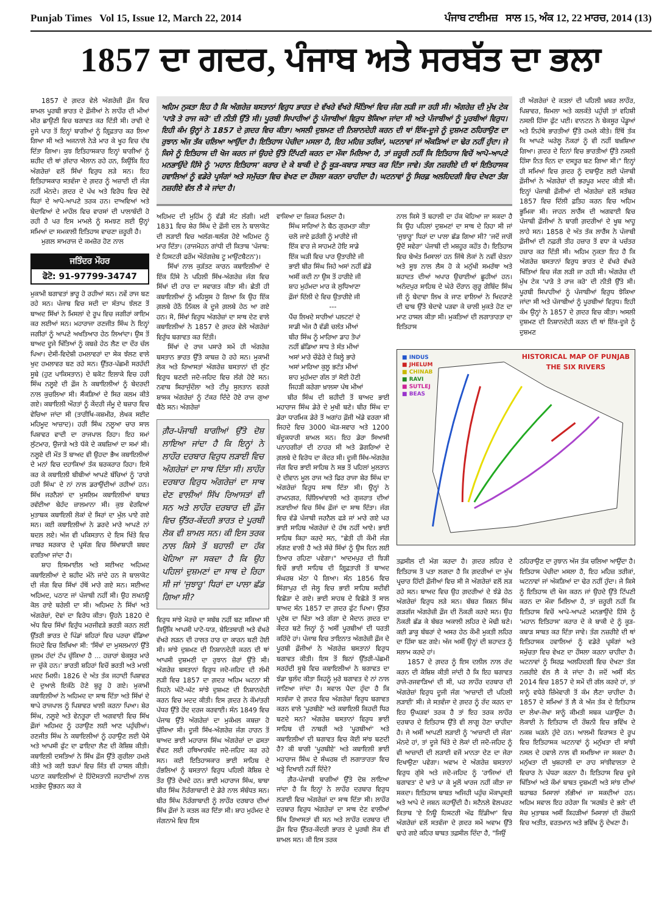Punjab Times Vol 15, Issue 12, March 22, 2014 ਪੰਜਾਬ ਟਾਈਮਜ਼ ਸਾਲ 15, ਅੰਕ 12, 22 ਮਾਰਚ, 2014 (13)
1857 ਦਾ ਗਦਰ, ਪੰਜਾਬ ਅਤੇ ਸਰਬੱਤ ਦਾ ਭਲਾ
1857 ਦੇ ਗ਼ਦਰ ਵੇਲੇ ਅੰਗਰੇਜ਼ੀ ਫ਼ੌਜ ਵਿਚ ਸ਼ਾਮਲ ਪੂਰਬੀ ਭਾਰਤ ਦੇ ਫ਼ੌਜੀਆਂ ਨੇ ਲਾਹੌਰ ਦੀ ਮੀਆਂ ਮੀਰ ਛਾਉਣੀ ਵਿਚ ਬਗਾਵਤ ਕਰ ਦਿੱਤੀ ਸੀ। ਰਾਵੀ ਦੇ ਦੂਜੇ ਪਾਰ ਤੋਂ ਇਨ੍ਹਾਂ ਬਾਗੀਆਂ ਨੂੰ ਗ੍ਰਿਫ਼ਤਾਰ ਕਰ ਲਿਆ ਗਿਆ ਸੀ ਅਤੇ ਅਜਨਾਲੇ ਨੇੜੇ ਮਾਰ ਕੇ ਖੂਹ ਵਿਚ ਦੱਬ ਦਿੱਤਾ ਗਿਆ। ਕੁਝ ਇਤਿਹਾਸਕਾਰ ਇਨ੍ਹਾਂ ਬਾਗੀਆਂ ਨੂੰ ਸ਼ਹੀਦ ਦੀ ਥਾਂ ਗ਼ੱਦਾਰ ਐਲਾਨ ਰਹੇ ਹਨ, ਕਿਉਂਕਿ ਇਹ ਅੰਗਰੇਜ਼ਾਂ ਵਲੋਂ ਸਿੱਖਾਂ ਵਿਰੁਧ ਲੜੇ ਸਨ। ਇਹ ਇਤਿਹਾਸਕਾਰ ਸਤਵੰਜਾ ਦੇ ਗ਼ਦਰ ਨੂੰ ਅਜ਼ਾਦੀ ਦੀ ਜੰਗ ਨਹੀਂ ਮੰਨਦੇ। ਗ਼ਦਰ ਦੇ ਪੱਖ ਅਤੇ ਵਿਰੋਧ ਵਿਚ ਦੋਵੇਂ ਧਿਰਾਂ ਦੇ ਆਪੋ-ਆਪਣੇ ਤਰਕ ਹਨ। ਦਾਅਵਿਆਂ ਅਤੇ ਬੇਦਾਵਿਆਂ ਦੇ ਮਾਹੌਲ ਵਿਚ ਵਾਰਸਾਂ ਦੀ ਪਾਲਾਬੰਦੀ ਹੋ ਰਹੀ ਹੈ ਪਰ ਇਸ ਮਾਮਲੇ ਨੂੰ ਸਮਝਣ ਲਈ ਉਨ੍ਹਾਂ ਸਮਿਆਂ ਦਾ ਸਮਕਾਲੀ ਇਤਿਹਾਸ ਵਾਚਣਾ ਜ਼ਰੂਰੀ ਹੈ।
ਮੁਗਲ ਸਾਮਰਾਜ ਦੇ ਕਮਜ਼ੋਰ ਹੋਣ ਨਾਲ
ਜਤਿੰਦਰ ਮੌਹਰ
ਫੋਟੋ: 91-97799-34747
ਮੁਕਾਮੀ ਬਗਾਵਤਾਂ ਭਾਰੂ ਹੋ ਰਹੀਆਂ ਸਨ। ਨਵੇਂ ਰਾਜ ਬਣ ਰਹੇ ਸਨ। ਪੰਜਾਬ ਵਿਚ ਸਦੀ ਦਾ ਸੰਤਾਪ ਝੱਲਣ ਤੋਂ ਬਾਅਦ ਸਿੱਖਾਂ ਨੇ ਮਿਸਲਾਂ ਦੇ ਰੂਪ ਵਿਚ ਜਗੀਰਾਂ ਕਾਇਮ ਕਰ ਲਈਆਂ ਸਨ। ਮਹਾਰਾਜਾ ਰਣਜੀਤ ਸਿੰਘ ਨੇ ਇਨ੍ਹਾਂ ਜਗੀਰਾਂ ਨੂੰ ਆਪਣੇ ਅਖਤਿਆਰ ਹੇਠ ਲਿਆਂਦਾ। ਉਸ ਤੋਂ ਬਾਅਦ ਦੂਜੇ ਖਿੱਤਿਆਂ ਨੂੰ ਕਬਜ਼ੇ ਹੇਠ ਲੈਣ ਦਾ ਦੌਰ ਚੱਲ ਪਿਆ। ਦੇਸੀ-ਵਿਦੇਸ਼ੀ ਹਮਲਾਵਰਾਂ ਦਾ ਸੇਕ ਝੱਲਣ ਵਾਲੇ ਖੁਦ ਹਮਲਾਵਰ ਬਣ ਰਹੇ ਸਨ। ਉੱਤਰ-ਪੱਛਮੀ ਸਰਹੱਦੀ ਸੂਬੇ (ਹੁਣ ਪਾਕਿਸਤਾਨ) ਦੇ ਬਕੋਟ ਇਲਾਕੇ ਵਿਚ ਹਰੀ ਸਿੰਘ ਨਲੂਏ ਦੀ ਫ਼ੌਜ ਨੇ ਕਬਾਇਲੀਆਂ ਨੂੰ ਬੇਦਰਦੀ ਨਾਲ ਕੁਚਲਿਆ ਸੀ। ਸੈਂਕੜਿਆਂ ਦੇ ਸਿਰ ਕਲਮ ਕੀਤੇ ਗਏ। ਕਬਾਇਲੀ ਔਰਤਾਂ ਨੂੰ ਕੇਂਦਰੀ ਜੰਮੂ ਦੇ ਬਜ਼ਾਰ ਵਿਚ ਵੇਚਿਆ ਜਾਂਦਾ ਸੀ (ਤਾਰੀਖਿ-ਕਸ਼ਮੀਰ, ਲੇਖਕ ਸਈਦ ਮਹਿਮੂਦ ਆਜ਼ਾਦ)। ਹਰੀ ਸਿੰਘ ਨਲੂਆ ਚਾਰ ਸਾਲ ਪਿਸ਼ਾਵਰ ਵਾਦੀ ਦਾ ਰਾਜਪਾਲ ਰਿਹਾ। ਇਹ ਸਮਾਂ ਲੁੱਟਮਾਰ, ਉਜਾੜੇ ਅਤੇ ਧੱਕੇ ਦੇ ਕਬਜ਼ਿਆਂ ਦਾ ਸਮਾਂ ਸੀ। ਨਲੂਏ ਦੀ ਮੌਤ ਤੋਂ ਬਾਅਦ ਵੀ ਉਹਦਾ ਭੈਅ ਕਬਾਇਲੀਆਂ ਦੇ ਮਨਾਂ ਵਿਚ ਦਹਾਕਿਆਂ ਤੱਕ ਬਰਕਰਾਰ ਰਿਹਾ। ਇਸੇ ਕਰ ਕੇ ਕਬਾਇਲੀ ਬੀਬੀਆਂ ਆਪਣੇ ਬੱਚਿਆਂ ਨੂੰ 'ਰਾਗੇ ਹਰੀ ਸਿੰਘ' ਦੇ ਨਾਂ ਨਾਲ ਡਰਾਉਂਦੀਆਂ ਰਹੀਆਂ ਹਨ। ਸਿੱਖ ਜਰਨੈਲਾਂ ਦਾ ਮੁਸਲਿਮ ਕਬਾਇਲੀਆਂ ਬਾਬਤ ਰਵੱਈਆ ਬੇਹੱਦ ਜ਼ਾਲਮਾਨਾ ਸੀ। ਕੁਝ ਵੇਰਵਿਆਂ ਮੁਤਾਬਕ ਕਬਾਇਲੀ ਲੋਕਾਂ ਦੇ ਸਿਰਾਂ ਦਾ ਮੁੱਲ ਪਾਏ ਗਏ ਸਨ। ਕਈ ਕਬਾਇਲੀਆਂ ਨੇ ਡਰਦੇ ਮਾਰੇ ਆਪਣੇ ਨਾਂ ਬਦਲ ਲਏ। ਅੱਜ ਵੀ ਪਕਿਸਤਾਨ ਦੇ ਇਸ ਖਿੱਤੇ ਵਿਚ ਜਾਬਰ ਸਰਕਾਰ ਦੇ ਪ੍ਰਸੰਗ ਵਿਚ ਸਿੱਖਾਸ਼ਾਹੀ ਸ਼ਬਦ ਵਰਤਿਆ ਜਾਂਦਾ ਹੈ।
ਸ਼ਾਹ ਇਸਮਾਈਲ ਅਤੇ ਸਈਅਦ ਅਹਿਮਦ ਕਬਾਇਲੀਆਂ ਦੇ ਸ਼ਹੀਦ ਮੰਨੇ ਜਾਂਦੇ ਹਨ ਜੋ ਬਾਲਾਕੋਟ ਦੀ ਜੰਗ ਵਿਚ ਸਿੱਖਾਂ ਹੱਥੋਂ ਮਾਰੇ ਗਏ ਸਨ। ਸਈਅਦ ਅਹਿਮਦ, ਪਠਾਣ ਜਾਂ ਪੰਜਾਬੀ ਨਹੀਂ ਸੀ। ਉਹ ਲਖਨਊ ਕੋਲ ਰਾਏ ਬਰੇਲੀ ਦਾ ਸੀ। ਅਹਿਮਦ ਨੇ ਸਿੱਖਾਂ ਅਤੇ ਅੰਗਰੇਜ਼ਾਂ, ਦੋਵਾਂ ਦਾ ਵਿਰੋਧ ਕੀਤਾ। ਉਹਨੇ 1820 ਦੇ ਅੱਧ ਵਿਚ ਸਿੱਖਾਂ ਵਿਰੁੱਧ ਮਰਜੀਵੜੇ ਭਰਤੀ ਕਰਨ ਲਈ ਉੱਤਰੀ ਭਾਰਤ ਦੇ ਪਿੰਡਾਂ ਸ਼ਹਿਰਾਂ ਵਿਚ ਪਰਚਾ ਵੰਡਿਆ ਜਿਹਦੇ ਵਿਚ ਲਿਖਿਆ ਸੀ: 'ਸਿੱਖਾਂ ਦਾ ਮੁਸਲਮਾਨਾਂ ਉੱਤੇ ਜ਼ੁਲਮ ਹੱਦਾਂ ਟੱਪ ਚੁੱਕਿਆ ਹੈ ... ਹਜ਼ਾਰਾਂ ਬੇਕਸੂਰ ਮਾਰੇ ਜਾ ਚੁੱਕੇ ਹਨ।' ਭਾਰਤੀ ਸ਼ਹਿਰਾਂ ਵਿਚੋਂ ਭਰਤੀ ਅਤੇ ਮਾਲੀ ਮਦਦ ਮਿਲੀ। 1826 ਦੇ ਅੰਤ ਤੱਕ ਜਹਾਦੀ ਪਿਸ਼ਾਵਰ ਦੇ ਦੁਆਲੇ ਇਕੱਠੇ ਹੋਣੇ ਸ਼ੁਰੂ ਹੋ ਗਏ। ਮੁਕਾਮੀ ਕਬਾਇਲੀਆਂ ਨੇ ਅਹਿਮਦ ਦਾ ਸਾਥ ਦਿੱਤਾ ਅਤੇ ਸਿੱਖਾਂ ਦੇ ਥਾਪੇ ਰਾਜਪਾਲ ਨੂੰ ਪਿਸ਼ਾਵਰ ਖਾਲੀ ਕਰਨਾ ਪਿਆ। ਸ਼ੇਰ ਸਿੰਘ, ਨਲੂਏ ਅਤੇ ਵੇਨਤੂਰਾ ਦੀ ਅਗਵਾਈ ਵਿਚ ਸਿੱਖ ਫ਼ੌਜਾਂ ਅਹਿਮਦ ਨੂੰ ਹਰਾਉਣ ਲਈ ਆਣ ਪਹੁੰਚੀਆਂ। ਰਣਜੀਤ ਸਿੰਘ ਨੇ ਕਬਾਇਲੀਆਂ ਨੂੰ ਹਰਾਉਣ ਲਈ ਪੈਸੇ ਅਤੇ ਆਪਸੀ ਫੁੱਟ ਦਾ ਫਾਇਦਾ ਲੈਣ ਦੀ ਕੋਸ਼ਿਸ਼ ਕੀਤੀ। ਕਬਾਇਲੀ ਦਸਤਿਆਂ ਨੇ ਸਿੱਖ ਫ਼ੌਜ ਉੱਤੇ ਗੁਰੀਲਾ ਹਮਲੇ ਕੀਤੇ ਅਤੇ ਕਈ ਝੜਪਾਂ ਵਿਚ ਜਿੱਤ ਵੀ ਹਾਸਲ ਕੀਤੀ। ਪਠਾਣ ਕਬਾਇਲੀਆਂ ਦੇ ਹਿੰਦੋਸਤਾਨੀ ਜਹਾਦੀਆਂ ਨਾਲ ਮਤਭੇਦ ਉਭਰਨ ਕਰ ਕੇ
ਅਹਿਮ ਨੁਕਤਾ ਇਹ ਹੈ ਕਿ ਅੰਗਰੇਜ਼ ਬਸਤਾਨਾਂ ਵਿਰੁਧ ਭਾਰਤ ਦੇ ਵੱਖਰੇ ਵੱਖਰੇ ਖਿੱਤਿਆਂ ਵਿਚ ਜੰਗ ਲੜੀ ਜਾ ਰਹੀ ਸੀ। ਅੰਗਰੇਜ਼ ਦੀ ਮੁੱਖ ਟੇਕ 'ਪਾੜੋ ਤੇ ਰਾਜ ਕਰੋ' ਦੀ ਨੀਤੀ ਉੱਤੇ ਸੀ। ਪੂਰਬੀ ਸਿਪਾਹੀਆਂ ਨੂੰ ਪੰਜਾਬੀਆਂ ਵਿਰੁਧ ਝੋਕਿਆ ਜਾਂਦਾ ਸੀ ਅਤੇ ਪੰਜਾਬੀਆਂ ਨੂੰ ਪੂਰਬੀਆਂ ਵਿਰੁਧ। ਇਹੀ ਕੰਮ ਉਨ੍ਹਾਂ ਨੇ 1857 ਦੇ ਗ਼ਦਰ ਵਿਚ ਕੀਤਾ। ਅਸਲੀ ਦੁਸ਼ਮਣ ਦੀ ਨਿਸ਼ਾਨਦੇਹੀ ਕਰਨ ਦੀ ਥਾਂ ਇੱਕ-ਦੂਜੇ ਨੂੰ ਦੁਸ਼ਮਣ ਠਹਿਰਾਉਣ ਦਾ ਰੁਝਾਨ ਅੱਜ ਤੱਕ ਚਲਿਆ ਆਉਂਦਾ ਹੈ। ਇਤਿਹਾਸ ਪੇਚੀਦਾ ਮਸਲਾ ਹੈ, ਇਹ ਮਹਿਜ਼ ਤਰੀਕਾਂ, ਘਟਨਾਵਾਂ ਜਾਂ ਅੰਕੜਿਆਂ ਦਾ ਢੇਰ ਨਹੀਂ ਹੁੰਦਾ। ਜੇ ਕਿਸੇ ਨੂੰ ਇਤਿਹਾਸ ਦੀ ਖੋਜ ਕਰਨ ਜਾਂ ਉਹਦੇ ਉੱਤੇ ਟਿੱਪਣੀ ਕਰਨ ਦਾ ਮੌਕਾ ਮਿਲਿਆ ਹੈ, ਤਾਂ ਜ਼ਰੂਰੀ ਨਹੀਂ ਕਿ ਇਤਿਹਾਸ ਵਿਚੋਂ ਆਪੋ-ਆਪਣੇ ਮਨਭਾਉਂਦੇ ਹਿੱਸੇ ਨੂੰ 'ਮਹਾਨ ਇਤਿਹਾਸ' ਕਰਾਰ ਦੇ ਕੇ ਬਾਕੀ ਦੇ ਨੂੰ ਕੂੜ-ਕਬਾੜ ਸਾਬਤ ਕਰ ਦਿੱਤਾ ਜਾਵੇ। ਤੰਗ ਨਜ਼ਰੀਏ ਦੀ ਥਾਂ ਇਤਿਹਾਸਕ ਹਵਾਲਿਆਂ ਨੂੰ ਵਡੇਰੇ ਪ੍ਰਸੰਗਾਂ ਅਤੇ ਸਮੁੱਚਤਾ ਵਿਚ ਵੇਖਣ ਦਾ ਹੌਸਲਾ ਕਰਨਾ ਚਾਹੀਦਾ ਹੈ। ਘਟਨਾਵਾਂ ਨੂੰ ਸਿਰਫ਼ ਅਲਹਿਦਗੀ ਵਿਚ ਦੇਖਣਾ ਤੰਗ ਨਜ਼ਰੀਏ ਵੱਲ ਲੈ ਕੇ ਜਾਂਦਾ ਹੈ।
ਹੀ ਅੰਗਰੇਜ਼ਾਂ ਦੇ ਕਤਲਾਂ ਦੀ ਪਹਿਲੀ ਖ਼ਬਰ ਲਾਹੌਰ, ਪਿਸ਼ਾਵਰ, ਸ਼ਿਮਲਾ ਅਤੇ ਕਲਕੱਤੇ ਪਹੁੰਚੀ ਤਾਂ ਵਹਿਸ਼ੀ ਨਸਲੀ ਹਿੰਸਾ ਫੁੱਟ ਪਈ। ਵਾਨਟਨ ਨੇ ਬੇਕਸੂਰ ਪੇਂਡੂਆਂ ਅਤੇ ਨਿਹੱਥੇ ਭਾਰਤੀਆਂ ਉੱਤੇ ਹਮਲੇ ਕੀਤੇ। ਇੱਥੋਂ ਤੱਕ ਕਿ ਆਪਣੇ ਘਰੇਲੂ ਨੌਕਰਾਂ ਨੂੰ ਵੀ ਨਹੀਂ ਬਖ਼ਸ਼ਿਆ ਗਿਆ। ਗ਼ਦਰ ਦੇ ਦਿਨਾਂ ਵਿਚ ਭਾਰਤੀਆਂ ਉੱਤੇ ਨਸਲੀ ਹਿੰਸਾ ਨਿਤ ਦਿਨ ਦਾ ਦਸਤੂਰ ਬਣ ਗਿਆ ਸੀ।" ਇਨ੍ਹਾਂ ਹੀ ਸਮਿਆਂ ਵਿਚ ਗ਼ਦਰ ਨੂੰ ਦਬਾਉਣ ਲਈ ਪੰਜਾਬੀ ਫ਼ੌਜੀਆਂ ਨੇ ਅੰਗਰੇਜ਼ਾਂ ਦੀ ਭਰਪੂਰ ਮਦਦ ਕੀਤੀ ਸੀ। ਇਨ੍ਹਾਂ ਪੰਜਾਬੀ ਫ਼ੌਜੀਆਂ ਦੀ ਅੰਗਰੇਜ਼ਾਂ ਵਲੋਂ ਸਤੰਬਰ 1857 ਵਿਚ ਦਿੱਲੀ ਫ਼ਤਿਹ ਕਰਨ ਵਿਚ ਅਹਿਮ ਭੂਮਿਕਾ ਸੀ। ਜਾਹਨ ਲਾਰੈਂਸ ਦੀ ਅਗਵਾਈ ਵਿਚ ਪੰਜਾਬੀ ਫ਼ੌਜੀਆਂ ਨੇ ਬਾਗੀ ਗ਼ਦਰੀਆਂ ਦੇ ਖੂਬ ਆਹੂ ਲਾਹੇ ਸਨ। 1858 ਦੇ ਅੰਤ ਤੱਕ ਲਾਰੈਂਸ ਨੇ ਪੰਜਾਬੀ ਫ਼ੌਜੀਆਂ ਦੀ ਨਫ਼ਰੀ ਤੀਹ ਹਜ਼ਾਰ ਤੋਂ ਵਧਾ ਕੇ ਪਚੱਤਰ ਹਜ਼ਾਰ ਕਰ ਦਿੱਤੀ ਸੀ। ਅਹਿਮ ਨੁਕਤਾ ਇਹ ਹੈ ਕਿ ਅੰਗਰੇਜ਼ ਬਸਤਾਨਾਂ ਵਿਰੁਧ ਭਾਰਤ ਦੇ ਵੱਖਰੇ ਵੱਖਰੇ ਖਿੱਤਿਆਂ ਵਿਚ ਜੰਗ ਲੜੀ ਜਾ ਰਹੀ ਸੀ। ਅੰਗਰੇਜ਼ ਦੀ ਮੁੱਖ ਟੇਕ 'ਪਾੜੋ ਤੇ ਰਾਜ ਕਰੋ' ਦੀ ਨੀਤੀ ਉੱਤੇ ਸੀ। ਪੂਰਬੀ ਸਿਪਾਹੀਆਂ ਨੂੰ ਪੰਜਾਬੀਆਂ ਵਿਰੁਧ ਝੋਕਿਆ ਜਾਂਦਾ ਸੀ ਅਤੇ ਪੰਜਾਬੀਆਂ ਨੂੰ ਪੂਰਬੀਆਂ ਵਿਰੁਧ। ਇਹੀ ਕੰਮ ਉਨ੍ਹਾਂ ਨੇ 1857 ਦੇ ਗ਼ਦਰ ਵਿਚ ਕੀਤਾ। ਅਸਲੀ ਦੁਸ਼ਮਣ ਦੀ ਨਿਸ਼ਾਨਦੇਹੀ ਕਰਨ ਦੀ ਥਾਂ ਇੱਕ-ਦੂਜੇ ਨੂੰ ਦੁਸ਼ਮਣ
ਅਹਿਮਦ ਦੀ ਮੁਹਿੰਮ ਨੂੰ ਵੱਡੀ ਸੱਟ ਲੱਗੀ। ਮਈ 1831 ਵਿਚ ਸ਼ੇਰ ਸਿੰਘ ਦੇ ਫ਼ੌਜੀ ਦਲ ਨੇ ਬਾਲਾਕੋਟ ਦੀ ਲੜਾਈ ਵਿਚ ਅਲੱਗ-ਥਲੱਗ ਹੋਏ ਅਹਿਮਦ ਨੂੰ ਮਾਰ ਦਿੱਤਾ। (ਰਾਜਮੋਹਨ ਗਾਂਧੀ ਦੀ ਕਿਤਾਬ 'ਪੰਜਾਬ: ਏ ਹਿਸਟਰੀ ਫਰੌਮ ਔਰੰਗਜ਼ੇਬ ਟੂ ਮਾਉਂਟਬੈਟਨ')।
ਸਿੱਖਾਂ ਨਾਲ ਕੁੜੱਤਣ ਕਾਰਨ ਕਬਾਇਲੀਆਂ ਦੇ ਇੱਕ ਹਿੱਸੇ ਨੇ ਪਹਿਲੀ ਸਿੱਖ-ਅੰਗਰੇਜ਼ ਜੰਗ ਵਿਚ ਸਿੱਖਾਂ ਦੀ ਹਾਰ ਦਾ ਸਵਾਗਤ ਕੀਤਾ ਸੀ। ਛੇਤੀ ਹੀ ਕਬਾਇਲੀਆਂ ਨੂੰ ਮਹਿਸੂਸ ਹੋ ਗਿਆ ਕਿ ਉਹ ਇੱਕ ਗ਼ਲਬੇ ਹੇਠੋਂ ਨਿੱਕਲ ਕੇ ਦੂਜੇ ਗ਼ਲਬੇ ਹੇਠ ਆ ਗਏ ਹਨ। ਸੋ, ਸਿੱਖਾਂ ਵਿਰੁਧ ਅੰਗਰੇਜ਼ਾਂ ਦਾ ਸਾਥ ਦੇਣ ਵਾਲੇ ਕਬਾਇਲੀਆਂ ਨੇ 1857 ਦੇ ਗ਼ਦਰ ਵੇਲੇ ਅੰਗਰੇਜ਼ਾਂ ਵਿਰੁੱਧ ਬਗਾਵਤ ਕਰ ਦਿੱਤੀ।
ਸਿੱਖਾਂ ਦੇ ਰਾਜ ਪਸਾਰੇ ਸਮੇਂ ਹੀ ਅੰਗਰੇਜ਼ ਬਸਤਾਨ ਭਾਰਤ ਉੱਤੇ ਕਾਬਜ਼ ਹੋ ਰਹੇ ਸਨ। ਮੁਕਾਮੀ ਲੋਕ ਅਤੇ ਰਿਆਸਤਾਂ ਅੰਗਰੇਜ਼ ਬਸਤਾਨਾਂ ਦੀ ਲੁੱਟ ਵਿਰੁਧ ਬਣਦੀ ਜਦੋ-ਜਹਿਦ ਵਿਚ ਲੱਗੇ ਹੋਏ ਸਨ। ਨਵਾਬ ਸਿਰਾਜੁੱਦੌਲਾ ਅਤੇ ਟੀਪੂ ਸੁਲਤਾਨ ਵਰਗੇ ਸ਼ਾਸਕ ਅੰਗਰੇਜ਼ਾਂ ਨੂੰ ਟੱਕਰ ਦਿੰਦੇ ਹੋਏ ਰਾਜ ਗੁਆ ਬੈਠੇ ਸਨ। ਅੰਗਰੇਜ਼ਾਂ
ਗ਼ੈਰ-ਪੰਜਾਬੀ ਬਾਗੀਆਂ ਉੱਤੇ ਦੋਸ਼ ਲਾਇਆ ਜਾਂਦਾ ਹੈ ਕਿ ਇਨ੍ਹਾਂ ਨੇ ਲਾਹੌਰ ਦਰਬਾਰ ਵਿਰੁਧ ਲੜਾਈ ਵਿਚ ਅੰਗਰੇਜ਼ਾਂ ਦਾ ਸਾਥ ਦਿੱਤਾ ਸੀ। ਲਾਹੌਰ ਦਰਬਾਰ ਵਿਰੁਧ ਅੰਗਰੇਜ਼ਾਂ ਦਾ ਸਾਥ ਦੇਣ ਵਾਲੀਆਂ ਸਿੱਖ ਰਿਆਸਤਾਂ ਵੀ ਸਨ ਅਤੇ ਲਾਹੌਰ ਦਰਬਾਰ ਦੀ ਫ਼ੌਜ ਵਿਚ ਉੱਤਰ-ਕੇਂਦਰੀ ਭਾਰਤ ਦੇ ਪੂਰਬੀ ਲੋਕ ਵੀ ਸ਼ਾਮਲ ਸਨ। ਕੀ ਇਸ ਤਰਕ ਨਾਲ ਕਿਸੇ ਤੋਂ ਬਹਾਲੀ ਦਾ ਹੱਕ ਖੋਹਿਆ ਜਾ ਸਕਦਾ ਹੈ ਕਿ ਉਹ ਪਹਿਲਾਂ ਦੁਸ਼ਮਣਾਂ ਦਾ ਸਾਥ ਦੇ ਰਿਹਾ ਸੀ ਜਾਂ 'ਜੁਝਾਰੂ' ਧਿਰਾਂ ਦਾ ਪਾਲਾ ਛੱਡ ਗਿਆ ਸੀ?
ਵਿਰੁਧ ਸਾਂਝੇ ਮੋਰਚੇ ਦਾ ਸਬੱਬ ਨਹੀਂ ਬਣ ਸਕਿਆ ਸੀ ਕਿਉਂਕਿ ਆਪਸੀ ਪਾਟੋ-ਧਾੜ, ਬੇਇਤਬਾਰੀ ਅਤੇ ਵੱਖਰੇ ਵੱਖਰੇ ਲੜਨ ਦੀ ਹਾਲਤ ਹਾਰ ਦਾ ਕਾਰਨ ਬਣੀ ਹੋਈ ਸੀ। ਸਾਂਝੇ ਦੁਸ਼ਮਣ ਦੀ ਨਿਸ਼ਾਨਦੇਹੀ ਕਰਨ ਦੀ ਥਾਂ ਆਪਸੀ ਦੁਸ਼ਮਣੀ ਦਾ ਰੁਝਾਨ ਜ਼ੋਰਾਂ ਉੱਤੇ ਸੀ। ਅੰਗਰੇਜ਼ ਬਸਤਾਨਾਂ ਵਿਰੁਧ ਜਦੋ-ਜਹਿਦ ਦੀ ਲੰਮੀ ਲੜੀ ਵਿਚ 1857 ਦਾ ਗ਼ਦਰ ਅਹਿਮ ਘਟਨਾ ਸੀ ਜਿਹਨੇ ਘੱਟੋ-ਘੱਟ ਸਾਂਝੇ ਦੁਸ਼ਮਣ ਦੀ ਨਿਸ਼ਾਨਦੇਹੀ ਕਰਨ ਵਿਚ ਮਦਦ ਕੀਤੀ। ਇਸ ਗ਼ਦਰ ਨੇ ਕੌਮਾਂਤਰੀ ਪੱਧਰ ਉੱਤੇ ਹੋਂਦ ਦਰਜ ਕਰਵਾਈ। ਸੰਨ 1849 ਵਿਚ ਪੰਜਾਬ ਉੱਤੇ ਅੰਗਰੇਜ਼ਾਂ ਦਾ ਮੁਕੰਮਲ ਕਬਜ਼ਾ ਹੋ ਚੁੱਕਿਆ ਸੀ। ਦੂਜੀ ਸਿੱਖ-ਅੰਗਰੇਜ਼ ਜੰਗ ਹਾਰਨ ਤੋਂ ਬਾਅਦ ਭਾਈ ਮਹਾਰਾਜ ਸਿੰਘ ਅੰਗਰੇਜ਼ਾਂ ਦਾ ਫਸਤਾ ਵੱਢਣ ਲਈ ਹਥਿਆਰਬੰਦ ਜਦੋ-ਜਹਿਦ ਕਰ ਰਹੇ ਸਨ। ਕਈ ਇਤਿਹਾਸਕਾਰ ਭਾਈ ਸਾਹਿਬ ਦੇ ਹੰਭਲਿਆਂ ਨੂੰ ਬਸਤਾਨਾਂ ਵਿਰੁਧ ਪਹਿਲੀ ਕੋਸ਼ਿਸ਼ ਦੇ ਤੌਰ ਉੱਤੇ ਦੇਖਦੇ ਹਨ। ਭਾਈ ਮਹਾਰਾਜ ਸਿੰਘ, ਬਾਬਾ ਬੀਰ ਸਿੰਘ ਨੌਰੰਗਾਬਾਦੀ ਦੇ ਡੇਰੇ ਨਾਲ ਸੰਬੰਧਤ ਸਨ। ਬੀਰ ਸਿੰਘ ਨੌਰੰਗਾਬਾਦੀ ਨੂੰ ਲਾਹੌਰ ਦਰਬਾਰ ਦੀਆਂ ਸਿੱਖ ਫ਼ੌਜਾਂ ਨੇ ਕਤਲ ਕਰ ਦਿੱਤਾ ਸੀ। ਸ਼ਾਹ ਮੁਹੰਮਦ ਦੇ ਜੰਗਨਾਮੇ ਵਿਚ ਇਸ
ਵਾਕਿਆ ਦਾ ਜ਼ਿਕਰ ਮਿਲਦਾ ਹੈ।
ਸਿੰਘ ਸਾਰਿਆਂ ਨੇ ਬੈਠ ਗੁਰਮਤਾ ਕੀਤਾ
ਚਲੋ ਜਾਏ ਫ਼ਰੰਗੀ ਨੂੰ ਮਾਰੀਏ ਜੀ
ਇੱਕ ਵਾਰ ਜੇ ਸਾਹਮਣੇ ਹੋਇ ਸਾਡੇ
ਇੱਕ ਘੜੀ ਵਿਚ ਪਾਰ ਉਤਾਰੀਏ ਜੀ
ਭਾਈ ਬੀਰ ਸਿੰਘ ਜਿਹੇ ਅਸਾਂ ਨਹੀਂ ਛੱਡੇ
ਅਸੀਂ ਕਦੀ ਨਾ ਉਸ ਤੋਂ ਹਾਰੀਏ ਜੀ
ਸ਼ਾਹ ਮੁਹੰਮਦਾ ਮਾਰ ਕੇ ਲੁਧਿਆਣਾ
ਫ਼ੌਜਾਂ ਦਿੱਲੀ ਦੇ ਵਿਚ ਉਤਾਰੀਏ ਜੀ
---
ਪੈਂਚ ਲਿਖਦੇ ਸਾਰੀਆਂ ਪਲਟਣਾਂ ਦੇ
ਸਾਡੀ ਅੱਜ ਹੈ ਵੱਡੀ ਚਲੰਤ ਮੀਆਂ
ਬੀਰ ਸਿੰਘ ਨੂੰ ਮਾਰਿਆ ਡਾਹ ਤੋਪਾਂ
ਨਹੀਂ ਛੱਡਿਆ ਸਾਧ ਤੇ ਸੰਤ ਮੀਆਂ
ਅਸਾਂ ਮਾਰੇ ਚੌਫੇਰੇ ਦੇ ਕਿਲ੍ਹੇ ਭਾਰੇ
ਅਸਾਂ ਮਾਰਿਆ ਕੁਲੂ ਭਟੰਤ ਮੀਆਂ
ਸ਼ਾਹ ਮੁਹੰਮਦਾ ਗੱਲ ਤਾਂ ਸੋਈ ਹੋਣੀ
ਜਿਹੜੀ ਕਰੇਗਾ ਖ਼ਾਲਸਾ ਪੰਥ ਮੀਆਂ
ਬੀਰ ਸਿੰਘ ਦੀ ਸ਼ਹੀਦੀ ਤੋਂ ਬਾਅਦ ਭਾਈ ਮਹਾਰਾਜ ਸਿੰਘ ਡੇਰੇ ਦੇ ਮੁਖੀ ਬਣੇ। ਬੀਰ ਸਿੰਘ ਦਾ ਡੇਰਾ ਧਾਰਮਿਕ ਡੇਰੇ ਤੋਂ ਅਗਾਂਹ ਫ਼ੌਜੀ ਅੱਡੇ ਵਰਗਾ ਸੀ ਜਿਹਦੇ ਵਿਚ 3000 ਘੋੜ-ਸਵਾਰ ਅਤੇ 1200 ਬੰਦੂਕਧਾਰੀ ਸ਼ਾਮਲ ਸਨ। ਇਹ ਡੇਰਾ ਸਿਆਸੀ ਪਨਾਹਗੀਰਾਂ ਦੀ ਠਾਹਰ ਸੀ ਅਤੇ ਡੋਗਰਿਆਂ ਦੇ ਗ਼ਲਬੇ ਦੇ ਵਿਰੋਧ ਦਾ ਕੇਂਦਰ ਸੀ। ਦੂਜੀ ਸਿੱਖ-ਅੰਗਰੇਜ਼ ਜੰਗ ਵਿਚ ਭਾਈ ਸਾਹਿਬ ਨੇ ਸਭ ਤੋਂ ਪਹਿਲਾਂ ਮੁਲਤਾਨ ਦੇ ਦੀਵਾਨ ਮੂਲ ਰਾਜ ਅਤੇ ਫਿਰ ਰਾਜਾ ਸ਼ੇਰ ਸਿੰਘ ਦਾ ਅੰਗਰੇਜ਼ਾਂ ਵਿਰੁਧ ਸਾਥ ਦਿੱਤਾ ਸੀ। ਉਨ੍ਹਾਂ ਨੇ ਰਾਮਨਗਰ, ਚਿੱਲਿਆਂਵਾਲੀ ਅਤੇ ਗੁਜਰਾਤ ਦੀਆਂ ਲੜਾਈਆਂ ਵਿਚ ਸਿੱਖ ਫ਼ੌਜਾਂ ਦਾ ਸਾਥ ਦਿੱਤਾ। ਜੰਗ ਵਿਚ ਵੱਡੇ ਪੰਜਾਬੀ ਜਰਨੈਲ ਫੜੇ ਜਾਂ ਮਾਰੇ ਗਏ ਪਰ ਭਾਈ ਸਾਹਿਬ ਅੰਗਰੇਜ਼ਾਂ ਦੇ ਹੱਥ ਨਹੀਂ ਆਏ। ਭਾਈ ਸਾਹਿਬ ਕਿਹਾ ਕਰਦੇ ਸਨ, "ਛੇਤੀ ਹੀ ਕੌਮੀ ਜੰਗ ਲੱਗਣ ਵਾਲੀ ਹੈ ਅਤੇ ਸੱਚੇ ਸਿੱਖਾਂ ਨੂੰ ਉਸ ਦਿਨ ਲਈ ਤਿਆਰ ਰਹਿਣਾ ਪਵੇਗਾ।" ਆਦਮਪੁਰ ਦੀ ਝਿੜੀ ਵਿਚੋਂ ਭਾਈ ਸਾਹਿਬ ਦੀ ਗ੍ਰਿਫ਼ਤਾਰੀ ਤੋਂ ਬਾਅਦ ਸੰਘਰਸ਼ ਮੱਠਾ ਪੈ ਗਿਆ। ਸੰਨ 1856 ਵਿਚ ਸਿੰਗਾਪੁਰ ਦੀ ਜੇਲ੍ਹ ਵਿਚ ਭਾਈ ਸਾਹਿਬ ਸਦੀਵੀ ਵਿਛੋੜਾ ਦੇ ਗਏ। ਭਾਈ ਸਾਹਬ ਦੇ ਵਿਛੋੜੇ ਤੋਂ ਸਾਲ ਬਾਅਦ ਸੰਨ 1857 ਦਾ ਗ਼ਦਰ ਫੁੱਟ ਪਿਆ। ਉੱਤਰ ਪ੍ਰਦੇਸ਼ ਦਾ ਖਿੱਤਾ ਅਤੇ ਗੰਗਾ ਦੇ ਮੈਦਾਨ ਗ਼ਦਰ ਦਾ ਕੇਂਦਰ ਬਣੇ ਜਿਨ੍ਹਾਂ ਨੂੰ ਅਸੀਂ ਪੂਰਬੀਆਂ ਦੀ ਧਰਤੀ ਕਹਿੰਦੇ ਹਾਂ। ਪੰਜਾਬ ਵਿਚ ਤਾਇਨਾਤ ਅੰਗਰੇਜ਼ੀ ਫ਼ੌਜ ਦੇ ਪੂਰਬੀ ਫ਼ੌਜੀਆਂ ਨੇ ਅੰਗਰੇਜ਼ ਬਸਤਾਨਾਂ ਵਿਰੁਧ ਬਗਾਵਤ ਕੀਤੀ। ਇਸ ਤੋਂ ਬਿਨਾਂ ਉੱਤਰੀ-ਪੱਛਮੀ ਸਰਹੱਦੀ ਸੂਬੇ ਵਿਚ ਕਬਾਇਲੀਆਂ ਨੇ ਬਗਾਵਤ ਦਾ ਝੰਡਾ ਬੁਲੰਦ ਕੀਤਾ ਜਿਹਨੂੰ ਮੁਰੇ ਬਗਾਵਤ ਦੇ ਨਾਂ ਨਾਲ ਜਾਣਿਆ ਜਾਂਦਾ ਹੈ। ਸਵਾਲ ਪੈਦਾ ਹੁੰਦਾ ਹੈ ਕਿ ਸਤਵੰਜਾ ਦੇ ਗ਼ਦਰ ਵਿਚ ਅੰਗਰੇਜ਼ਾਂ ਵਿਰੁਧ ਬਗਾਵਤ ਕਰਨ ਵਾਲੇ 'ਪੂਰਬੀਏ' ਅਤੇ ਕਬਾਇਲੀ ਕਿਹਦੀ ਧਿਰ ਬਣਦੇ ਸਨ? ਅੰਗਰੇਜ਼ ਬਸਤਾਨਾਂ ਵਿਰੁਧ ਭਾਈ ਸਾਹਿਬ ਦੀ ਨਾਬਰੀ ਅਤੇ 'ਪੂਰਬੀਆਂ' ਅਤੇ ਕਬਾਇਲੀਆਂ ਦੀ ਬਗਾਵਤ ਵਿਚ ਕੋਈ ਸਾਂਝ ਬਣਦੀ ਹੈ? ਕੀ ਬਾਗੀ 'ਪੂਰਬੀਏ' ਅਤੇ ਕਬਾਇਲੀ ਭਾਈ ਮਹਾਰਾਜ ਸਿੰਘ ਦੇ ਸੰਘਰਸ਼ ਦੀ ਲਗਾਤਾਰਤਾ ਵਿਚ ਖੜ੍ਹੇ ਦਿਖਾਈ ਨਹੀਂ ਦਿੰਦੇ?
ਗ਼ੈਰ-ਪੰਜਾਬੀ ਬਾਗੀਆਂ ਉੱਤੇ ਦੋਸ਼ ਲਾਇਆ ਜਾਂਦਾ ਹੈ ਕਿ ਇਨ੍ਹਾਂ ਨੇ ਲਾਹੌਰ ਦਰਬਾਰ ਵਿਰੁਧ ਲੜਾਈ ਵਿਚ ਅੰਗਰੇਜ਼ਾਂ ਦਾ ਸਾਥ ਦਿੱਤਾ ਸੀ। ਲਾਹੌਰ ਦਰਬਾਰ ਵਿਰੁਧ ਅੰਗਰੇਜ਼ਾਂ ਦਾ ਸਾਥ ਦੇਣ ਵਾਲੀਆਂ ਸਿੱਖ ਰਿਆਸਤਾਂ ਵੀ ਸਨ ਅਤੇ ਲਾਹੌਰ ਦਰਬਾਰ ਦੀ ਫ਼ੌਜ ਵਿਚ ਉੱਤਰ-ਕੇਂਦਰੀ ਭਾਰਤ ਦੇ ਪੂਰਬੀ ਲੋਕ ਵੀ ਸ਼ਾਮਲ ਸਨ। ਕੀ ਇਸ ਤਰਕ
ਨਾਲ ਕਿਸੇ ਤੋਂ ਬਹਾਲੀ ਦਾ ਹੱਕ ਖੋਹਿਆ ਜਾ ਸਕਦਾ ਹੈ ਕਿ ਉਹ ਪਹਿਲਾਂ ਦੁਸ਼ਮਣਾਂ ਦਾ ਸਾਥ ਦੇ ਰਿਹਾ ਸੀ ਜਾਂ 'ਜੁਝਾਰੂ' ਧਿਰਾਂ ਦਾ ਪਾਲਾ ਛੱਡ ਗਿਆ ਸੀ? 'ਜਦੋਂ ਜਾਗੋਂ ਉਦੋਂ ਸਵੇਰਾ' ਪੰਜਾਬੀ ਦੀ ਮਸ਼ਹੂਰ ਕਹੌਤ ਹੈ। ਇਤਿਹਾਸ ਵਿਚ ਬੇਅੰਤ ਮਿਸਾਲਾਂ ਹਨ ਜਿੱਥੇ ਲੋਕਾਂ ਨੇ ਨਵੀਂ ਚੇਤਨਾ ਅਤੇ ਸੂਝ ਨਾਲ ਲੈਸ ਹੋ ਕੇ ਮਨੁੱਖੀ ਸਮਰੱਥਾ ਅਤੇ ਸ਼ਹਾਦਤ ਦੀਆਂ ਅਪਾਰ ਉਚਾਈਆਂ ਛੂਹੀਆਂ ਹਨ। ਅਨੰਦਪੁਰ ਸਾਹਿਬ ਦੇ ਘੇਰੇ ਦੌਰਾਨ ਗੁਰੂ ਗੋਬਿੰਦ ਸਿੰਘ ਜੀ ਨੂੰ ਬੇਦਾਵਾ ਲਿਖ ਕੇ ਜਾਣ ਵਾਲਿਆਂ ਨੇ ਖਿਦਰਾਣੇ ਦੀ ਢਾਬ ਉੱਤੇ ਬੇਦਾਵੇ ਪੜਵਾ ਕੇ ਚਾਲੀ ਮੁਕਤੇ ਹੋਣ ਦਾ ਮਾਣ ਹਾਸਲ ਕੀਤਾ ਸੀ। ਮੁਕਤਿਆਂ ਦੀ ਲਗਾਤਾਰਤਾ ਦਾ ਇਤਿਹਾਸ
■ INDUS
■ JHELUM
■ CHINAB
■ RAVI
■ SUTLEJ
■ BEAS
HISTORICAL MAP OF PUNJAB
THE SIX RIVERS
ਤਫ਼ਸੀਲ ਦੀ ਮੰਗ ਕਰਦਾ ਹੈ। ਗ਼ਦਰ ਲਹਿਰ ਦੇ ਇਤਿਹਾਸ ਤੋਂ ਪਤਾ ਲਗਦਾ ਹੈ ਕਿ ਗ਼ਦਰੀਆਂ ਦਾ ਮੁੱਖ ਪ੍ਰਚਾਰ ਹਿੰਦੀ ਫ਼ੌਜੀਆਂ ਵਿਚ ਸੀ ਜੋ ਅੰਗਰੇਜ਼ਾਂ ਵਲੋਂ ਲੜ ਰਹੇ ਸਨ। ਬਾਅਦ ਵਿਚ ਉਹ ਗ਼ਦਰੀਆਂ ਦੇ ਝੰਡੇ ਹੇਠ ਅੰਗਰੇਜ਼ਾਂ ਵਿਰੁਧ ਲੜੇ ਸਨ। ਬੱਬਰ ਕਿਸ਼ਨ ਸਿੰਘ ਗੜਗੱਜ ਅੰਗਰੇਜ਼ੀ ਫ਼ੌਜ ਦੀ ਨੌਕਰੀ ਕਰਦੇ ਸਨ। ਉਹ ਨੌਕਰੀ ਛੱਡ ਕੇ ਬੱਬਰ ਅਕਾਲੀ ਲਹਿਰ ਦੇ ਮੋਢੀ ਬਣੇ। ਕਈ ਡਾਕੂ ਬੱਬਰਾਂ ਦੇ ਅਸਰ ਹੇਠ ਕੌਮੀ ਮੁਕਤੀ ਲਹਿਰ ਦਾ ਹਿੱਸਾ ਬਣ ਗਏ। ਅੱਜ ਅਸੀਂ ਉਨ੍ਹਾਂ ਦੀ ਸ਼ਹਾਦਤ ਨੂੰ ਸਲਾਮ ਕਰਦੇ ਹਾਂ।
1857 ਦੇ ਗ਼ਦਰ ਨੂੰ ਇਸ ਦਲੀਲ ਨਾਲ ਰੱਦ ਕਰਨ ਦੀ ਕੋਸ਼ਿਸ਼ ਕੀਤੀ ਜਾਂਦੀ ਹੈ ਕਿ ਇਹ ਬਗਾਵਤ ਰਾਜੇ-ਰਜਵਾੜਿਆਂ ਦੀ ਸੀ, ਪਰ ਲਾਹੌਰ ਦਰਬਾਰ ਦੀ ਅੰਗਰੇਜ਼ਾਂ ਵਿਰੁਧ ਦੂਜੀ ਜੰਗ 'ਆਜ਼ਾਦੀ ਦੀ ਪਹਿਲੀ ਲੜਾਈ' ਸੀ। ਜੇ ਸਤਵੰਜਾ ਦੇ ਗ਼ਦਰ ਨੂੰ ਰੱਦ ਕਰਨ ਦਾ ਇਹ ਉਘੜਵਾਂ ਤਰਕ ਹੈ ਤਾਂ ਇਹ ਤਰਕ ਲਾਹੌਰ ਦਰਬਾਰ ਦੇ ਇਤਿਹਾਸ ਉੱਤੇ ਵੀ ਲਾਗੂ ਹੋਣਾ ਚਾਹੀਦਾ ਹੈ। ਜੇ ਅਸੀਂ ਆਪਣੀ ਲੜਾਈ ਨੂੰ 'ਆਜ਼ਾਦੀ ਦੀ ਜੰਗ' ਮੰਨਦੇ ਹਾਂ, ਤਾਂ ਦੂਜੇ ਖਿੱਤੇ ਦੇ ਲੋਕਾਂ ਦੀ ਜਦੋ-ਜਹਿਦ ਨੂੰ ਵੀ ਆਜ਼ਾਦੀ ਦੀ ਲੜਾਈ ਵਜੋਂ ਮਾਨਤਾ ਦੇਣ ਦਾ ਜੇਰਾ ਦਿਖਾਉਣਾ ਪਵੇਗਾ। ਅਵਾਮ ਦੇ ਅੰਗਰੇਜ਼ ਬਸਤਾਨਾਂ ਵਿਰੁਧ ਗੁੱਸੇ ਅਤੇ ਜਦੋ-ਜਹਿਦ ਨੂੰ 'ਰਾਜਿਆਂ ਦੀ ਬਗਾਵਤ' ਦੇ ਖਾਤੇ ਪਾ ਕੇ ਮੂਲੋਂ ਖਾਰਜ ਨਹੀਂ ਕੀਤਾ ਜਾ ਸਕਦਾ। ਇਤਿਹਾਸ ਬਾਬਤ ਅਜਿਹੀ ਪਹੁੰਚ ਮੌਕਾਪ੍ਰਸਤੀ ਅਤੇ ਆਪੇ ਦੇ ਜਸ਼ਨ ਕਹਾਉਂਦੀ ਹੈ। ਸਟੈਨਲੇ ਵੋਲਪਰਟ ਕਿਤਾਬ 'ਏ ਨਿਊ ਹਿਸਟਰੀ ਔਫ ਇੰਡੀਆ' ਵਿਚ ਅੰਗਰੇਜ਼ਾਂ ਵਲੋਂ ਸਤਵੰਜਾ ਦੇ ਗ਼ਦਰ ਸਮੇਂ ਅਵਾਮ ਉੱਤੇ ਢਾਹੇ ਗਏ ਕਹਿਰ ਬਾਬਤ ਤਫ਼ਸੀਲ ਦਿੰਦਾ ਹੈ, "ਜਿਉਂ
ਠਹਿਰਾਉਣ ਦਾ ਰੁਝਾਨ ਅੱਜ ਤੱਕ ਚਲਿਆ ਆਉਂਦਾ ਹੈ। ਇਤਿਹਾਸ ਪੇਚੀਦਾ ਮਸਲਾ ਹੈ, ਇਹ ਮਹਿਜ਼ ਤਰੀਕਾਂ, ਘਟਨਾਵਾਂ ਜਾਂ ਅੰਕੜਿਆਂ ਦਾ ਢੇਰ ਨਹੀਂ ਹੁੰਦਾ। ਜੇ ਕਿਸੇ ਨੂੰ ਇਤਿਹਾਸ ਦੀ ਖੋਜ ਕਰਨ ਜਾਂ ਉਹਦੇ ਉੱਤੇ ਟਿੱਪਣੀ ਕਰਨ ਦਾ ਮੌਕਾ ਮਿਲਿਆ ਹੈ, ਤਾਂ ਜ਼ਰੂਰੀ ਨਹੀਂ ਕਿ ਇਤਿਹਾਸ ਵਿਚੋਂ ਆਪੋ-ਆਪਣੇ ਮਨਭਾਉਂਦੇ ਹਿੱਸੇ ਨੂੰ 'ਮਹਾਨ ਇਤਿਹਾਸ' ਕਰਾਰ ਦੇ ਕੇ ਬਾਕੀ ਦੇ ਨੂੰ ਕੂੜ-ਕਬਾੜ ਸਾਬਤ ਕਰ ਦਿੱਤਾ ਜਾਵੇ। ਤੰਗ ਨਜ਼ਰੀਏ ਦੀ ਥਾਂ ਇਤਿਹਾਸਕ ਹਵਾਲਿਆਂ ਨੂੰ ਵਡੇਰੇ ਪ੍ਰਸੰਗਾਂ ਅਤੇ ਸਮੁੱਚਤਾ ਵਿਚ ਵੇਖਣ ਦਾ ਹੌਸਲਾ ਕਰਨਾ ਚਾਹੀਦਾ ਹੈ। ਘਟਨਾਵਾਂ ਨੂੰ ਸਿਰਫ਼ ਅਲਹਿਦਗੀ ਵਿਚ ਦੇਖਣਾ ਤੰਗ ਨਜ਼ਰੀਏ ਵੱਲ ਲੈ ਕੇ ਜਾਂਦਾ ਹੈ। ਜਦੋਂ ਅਸੀਂ ਸੰਨ 2014 ਵਿਚ 1857 ਦੇ ਸਮੇਂ ਦੀ ਗੱਲ ਕਰਦੇ ਹਾਂ, ਤਾਂ ਸਾਨੂੰ ਵਧੇਰੇ ਜ਼ਿੰਮੇਵਾਰੀ ਤੋਂ ਕੰਮ ਲੈਣਾ ਚਾਹੀਦਾ ਹੈ। 1857 ਦੇ ਸਮਿਆਂ ਤੋਂ ਲੈ ਕੇ ਅੱਜ ਤੱਕ ਦੇ ਇਤਿਹਾਸ ਦਾ ਲੇਖਾ-ਜੋਖਾ ਸਾਨੂੰ ਕੀਮਤੀ ਸਬਕ ਪੜਾਉਂਦਾ ਹੈ। ਲੋਕਾਈ ਨੇ ਇਤਿਹਾਸ ਦੀ ਰੌਸ਼ਨੀ ਵਿਚ ਭਵਿੱਖ ਦੇ ਨਕਸ਼ ਘੜਨੇ ਹੁੰਦੇ ਹਨ। ਆਲਮੀ ਵਿਰਾਸਤ ਦੇ ਰੂਪ ਵਿਚ ਇਤਿਹਾਸਕ ਘਟਨਾਵਾਂ ਨੂੰ ਮਨੁੱਖਤਾ ਦੀ ਸਾਂਝੀ ਨਸਲ ਦੇ ਹਵਾਲੇ ਨਾਲ ਵੀ ਸਮਝਿਆ ਜਾ ਸਕਦਾ ਹੈ। ਮਨੁੱਖਤਾ ਦੀ ਖੁਸ਼ਹਾਲੀ ਦਾ ਰਾਹ ਸਾਂਝੀਵਾਲਤਾ ਦੇ ਵਿਚਾਰ ਨੇ ਪੱਧਰਾ ਕਰਨਾ ਹੈ। ਇਤਿਹਾਸ ਵਿਚ ਦੂਜੇ ਖਿੱਤਿਆਂ ਅਤੇ ਕੌਮਾਂ ਬਾਬਤ ਦੁਸ਼ਮਣੀ ਅਤੇ ਸਾਂਝ ਦੀਆਂ ਬਰਾਬਰ ਮਿਸਾਲਾਂ ਲੱਭੀਆਂ ਜਾ ਸਕਦੀਆਂ ਹਨ। ਅਹਿਮ ਸਵਾਲ ਇਹ ਰਹੇਗਾ ਕਿ 'ਸਰਬੱਤ ਦੇ ਭਲੇ' ਦੀ ਸੋਚ ਮੁਤਾਬਕ ਅਸੀਂ ਕਿਹੜੀਆਂ ਮਿਸਾਲਾਂ ਦੀ ਰੌਸ਼ਨੀ ਵਿਚ ਅਤੀਤ, ਵਰਤਮਾਨ ਅਤੇ ਭਵਿੱਖ ਨੂੰ ਦੇਖਣਾ ਹੈ।